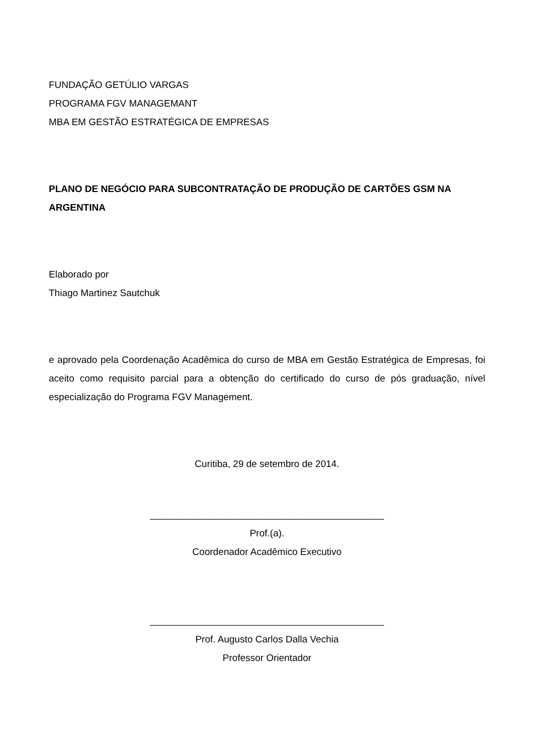FUNDAÇÃO GETÚLIO VARGAS
PROGRAMA FGV MANAGEMANT
MBA EM GESTÃO ESTRATÉGICA DE EMPRESAS
PLANO DE NEGÓCIO PARA SUBCONTRATAÇÃO DE PRODUÇÃO DE CARTÕES GSM NA ARGENTINA
Elaborado por
Thiago Martinez Sautchuk
e aprovado pela Coordenação Acadêmica do curso de MBA em Gestão Estratégica de Empresas, foi aceito como requisito parcial para a obtenção do certificado do curso de pós graduação, nível especialização do Programa FGV Management.
Curitiba, 29 de setembro de 2014.
____________________________________________
Prof.(a).
Coordenador Acadêmico Executivo
____________________________________________
Prof. Augusto Carlos Dalla Vechia
Professor Orientador